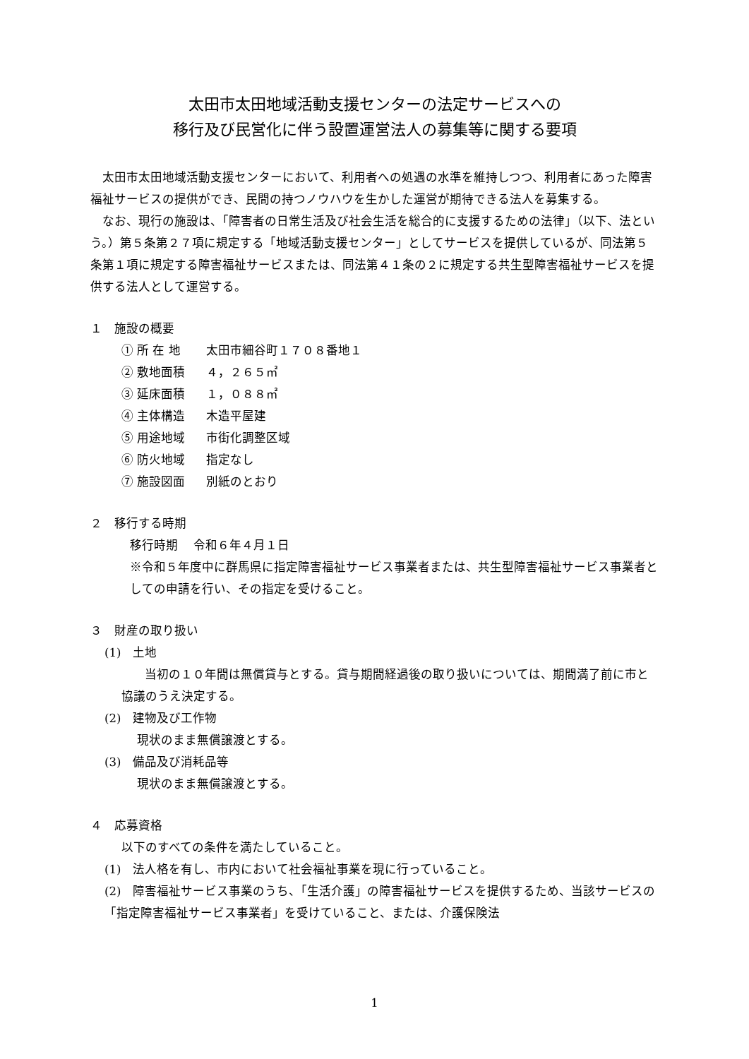太田市太田地域活動支援センターの法定サービスへの
移行及び民営化に伴う設置運営法人の募集等に関する要項
太田市太田地域活動支援センターにおいて、利用者への処遇の水準を維持しつつ、利用者にあった障害福祉サービスの提供ができ、民間の持つノウハウを生かした運営が期待できる法人を募集する。
なお、現行の施設は、「障害者の日常生活及び社会生活を総合的に支援するための法律」（以下、法という。）第５条第２７項に規定する「地域活動支援センター」としてサービスを提供しているが、同法第５条第１項に規定する障害福祉サービスまたは、同法第４１条の２に規定する共生型障害福祉サービスを提供する法人として運営する。
１　施設の概要
① 所 在 地 太田市細谷町１７０８番地１
② 敷地面積 ４，２６５㎡
③ 延床面積 １，０８８㎡
④ 主体構造 木造平屋建
⑤ 用途地域 市街化調整区域
⑥ 防火地域 指定なし
⑦ 施設図面 別紙のとおり
２　移行する時期
移行時期　 令和６年４月１日
※令和５年度中に群馬県に指定障害福祉サービス事業者または、共生型障害福祉サービス事業者としての申請を行い、その指定を受けること。
３　財産の取り扱い
(1)　土地
当初の１０年間は無償貸与とする。貸与期間経過後の取り扱いについては、期間満了前に市と協議のうえ決定する。
(2)　建物及び工作物
現状のまま無償譲渡とする。
(3)　備品及び消耗品等
現状のまま無償譲渡とする。
４　応募資格
以下のすべての条件を満たしていること。
(1)　法人格を有し、市内において社会福祉事業を現に行っていること。
(2)　障害福祉サービス事業のうち、「生活介護」の障害福祉サービスを提供するため、当該サービスの「指定障害福祉サービス事業者」を受けていること、または、介護保険法
1